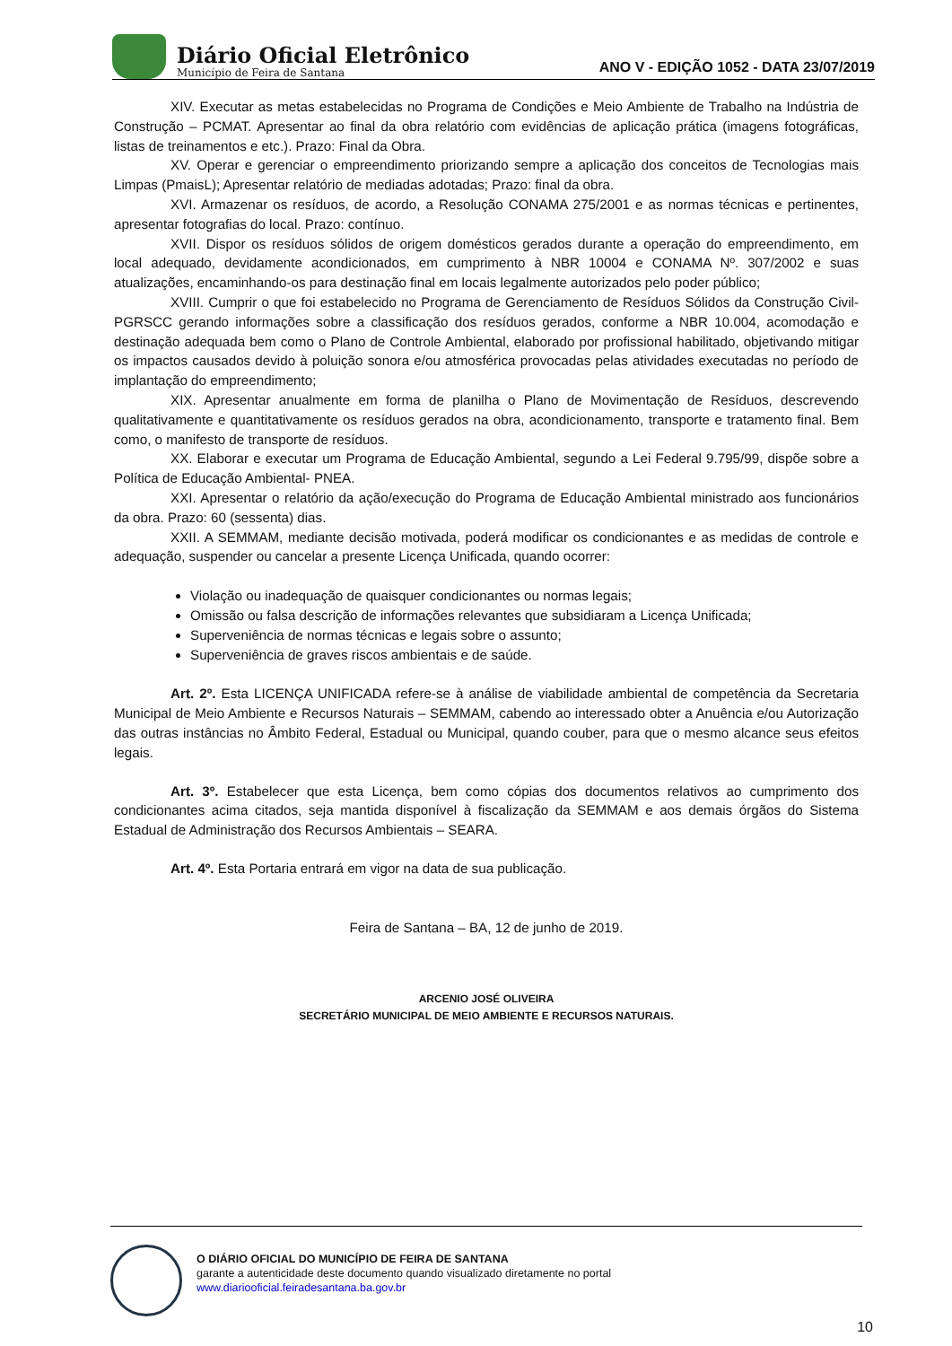Diário Oficial Eletrônico
Município de Feira de Santana
ANO V - EDIÇÃO 1052 - DATA 23/07/2019
XIV. Executar as metas estabelecidas no Programa de Condições e Meio Ambiente de Trabalho na Indústria de Construção – PCMAT. Apresentar ao final da obra relatório com evidências de aplicação prática (imagens fotográficas, listas de treinamentos e etc.). Prazo: Final da Obra.
XV. Operar e gerenciar o empreendimento priorizando sempre a aplicação dos conceitos de Tecnologias mais Limpas (PmaisL); Apresentar relatório de mediadas adotadas; Prazo: final da obra.
XVI. Armazenar os resíduos, de acordo, a Resolução CONAMA 275/2001 e as normas técnicas e pertinentes, apresentar fotografias do local. Prazo: contínuo.
XVII. Dispor os resíduos sólidos de origem domésticos gerados durante a operação do empreendimento, em local adequado, devidamente acondicionados, em cumprimento à NBR 10004 e CONAMA Nº. 307/2002 e suas atualizações, encaminhando-os para destinação final em locais legalmente autorizados pelo poder público;
XVIII. Cumprir o que foi estabelecido no Programa de Gerenciamento de Resíduos Sólidos da Construção Civil- PGRSCC gerando informações sobre a classificação dos resíduos gerados, conforme a NBR 10.004, acomodação e destinação adequada bem como o Plano de Controle Ambiental, elaborado por profissional habilitado, objetivando mitigar os impactos causados devido à poluição sonora e/ou atmosférica provocadas pelas atividades executadas no período de implantação do empreendimento;
XIX. Apresentar anualmente em forma de planilha o Plano de Movimentação de Resíduos, descrevendo qualitativamente e quantitativamente os resíduos gerados na obra, acondicionamento, transporte e tratamento final. Bem como, o manifesto de transporte de resíduos.
XX. Elaborar e executar um Programa de Educação Ambiental, segundo a Lei Federal 9.795/99, dispõe sobre a Política de Educação Ambiental- PNEA.
XXI. Apresentar o relatório da ação/execução do Programa de Educação Ambiental ministrado aos funcionários da obra. Prazo: 60 (sessenta) dias.
XXII. A SEMMAM, mediante decisão motivada, poderá modificar os condicionantes e as medidas de controle e adequação, suspender ou cancelar a presente Licença Unificada, quando ocorrer:
Violação ou inadequação de quaisquer condicionantes ou normas legais;
Omissão ou falsa descrição de informações relevantes que subsidiaram a Licença Unificada;
Superveniência de normas técnicas e legais sobre o assunto;
Superveniência de graves riscos ambientais e de saúde.
Art. 2º. Esta LICENÇA UNIFICADA refere-se à análise de viabilidade ambiental de competência da Secretaria Municipal de Meio Ambiente e Recursos Naturais – SEMMAM, cabendo ao interessado obter a Anuência e/ou Autorização das outras instâncias no Âmbito Federal, Estadual ou Municipal, quando couber, para que o mesmo alcance seus efeitos legais.
Art. 3º. Estabelecer que esta Licença, bem como cópias dos documentos relativos ao cumprimento dos condicionantes acima citados, seja mantida disponível à fiscalização da SEMMAM e aos demais órgãos do Sistema Estadual de Administração dos Recursos Ambientais – SEARA.
Art. 4º. Esta Portaria entrará em vigor na data de sua publicação.
Feira de Santana – BA, 12 de junho de 2019.
ARCENIO JOSÉ OLIVEIRA
SECRETÁRIO MUNICIPAL DE MEIO AMBIENTE E RECURSOS NATURAIS.
O DIÁRIO OFICIAL DO MUNICÍPIO DE FEIRA DE SANTANA
garante a autenticidade deste documento quando visualizado diretamente no portal
www.diariooficial.feiradesantana.ba.gov.br
10